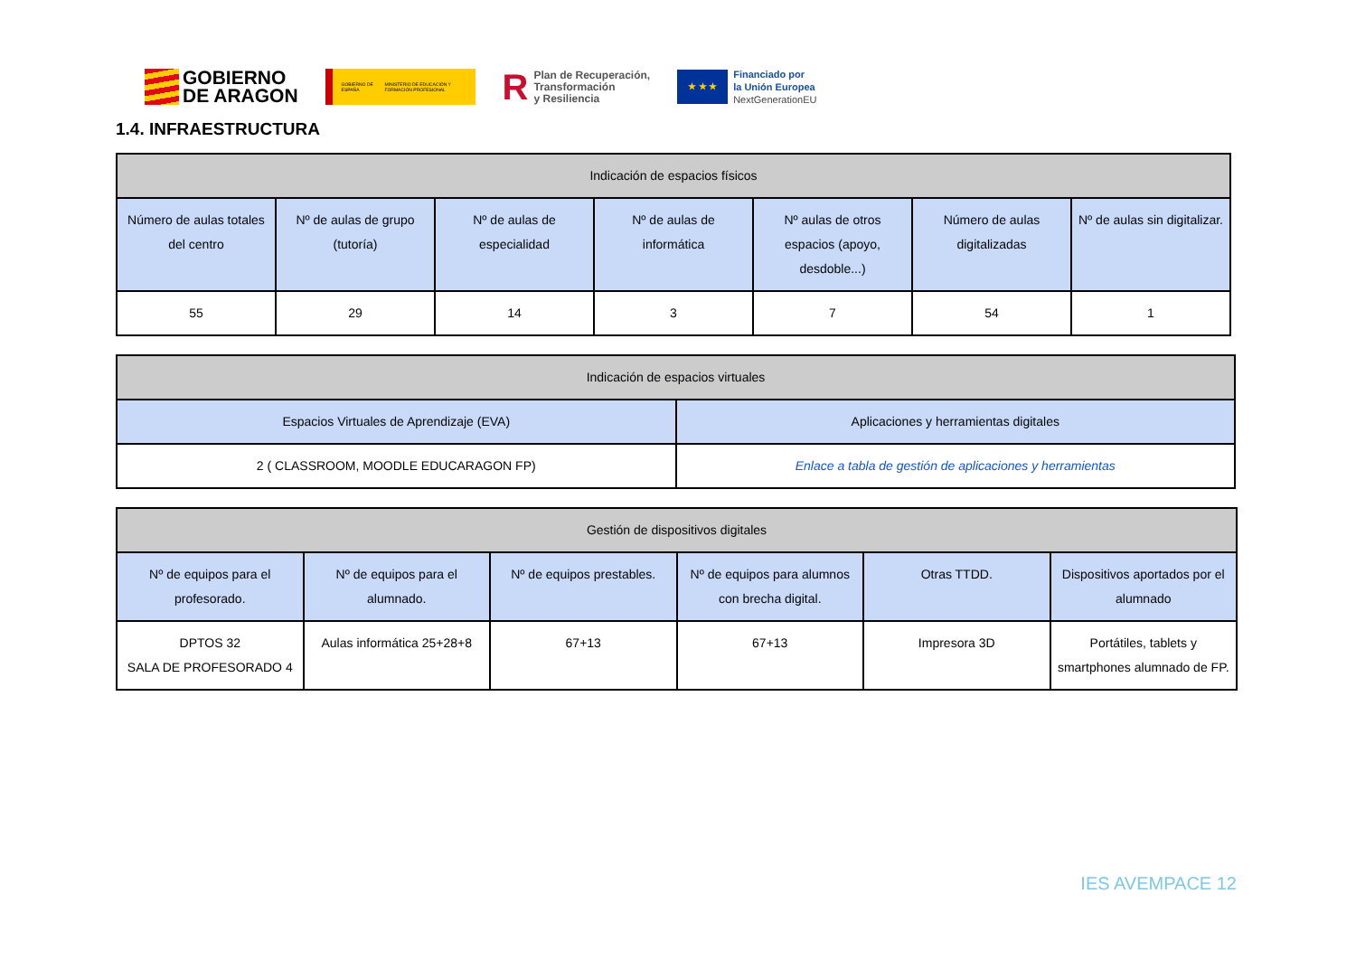GOBIERNO
DE ARAGON
GOBIERNO DE ESPAÑA MINISTERIO DE EDUCACIÓN Y FORMACIÓN PROFESIONAL
R Plan de Recuperación,
Transformación
y Resiliencia
★ ★ ★
Financiado por
la Unión Europea
NextGenerationEU
1.4. INFRAESTRUCTURA
| Indicación de espacios físicos | | | | | | |
| --- | --- | --- | --- | --- | --- | --- |
| Número de aulas totales del centro | Nº de aulas de grupo (tutoría) | Nº de aulas de especialidad | Nº de aulas de informática | Nº aulas de otros espacios (apoyo, desdoble...) | Número de aulas digitalizadas | Nº de aulas sin digitalizar. |
| 55 | 29 | 14 | 3 | 7 | 54 | 1 |
| Indicación de espacios virtuales | |
| --- | --- |
| Espacios Virtuales de Aprendizaje (EVA) | Aplicaciones y herramientas digitales |
| 2 ( CLASSROOM, MOODLE EDUCARAGON FP) | Enlace a tabla de gestión de aplicaciones y herramientas |
| Gestión de dispositivos digitales | | | | | |
| --- | --- | --- | --- | --- | --- |
| Nº de equipos para el profesorado. | Nº de equipos para el alumnado. | Nº de equipos prestables. | Nº de equipos para alumnos con brecha digital. | Otras TTDD. | Dispositivos aportados por el alumnado |
| DPTOS 32 SALA DE PROFESORADO 4 | Aulas informática 25+28+8 | 67+13 | 67+13 | Impresora 3D | Portátiles, tablets y smartphones alumnado de FP. |
IES AVEMPACE 12